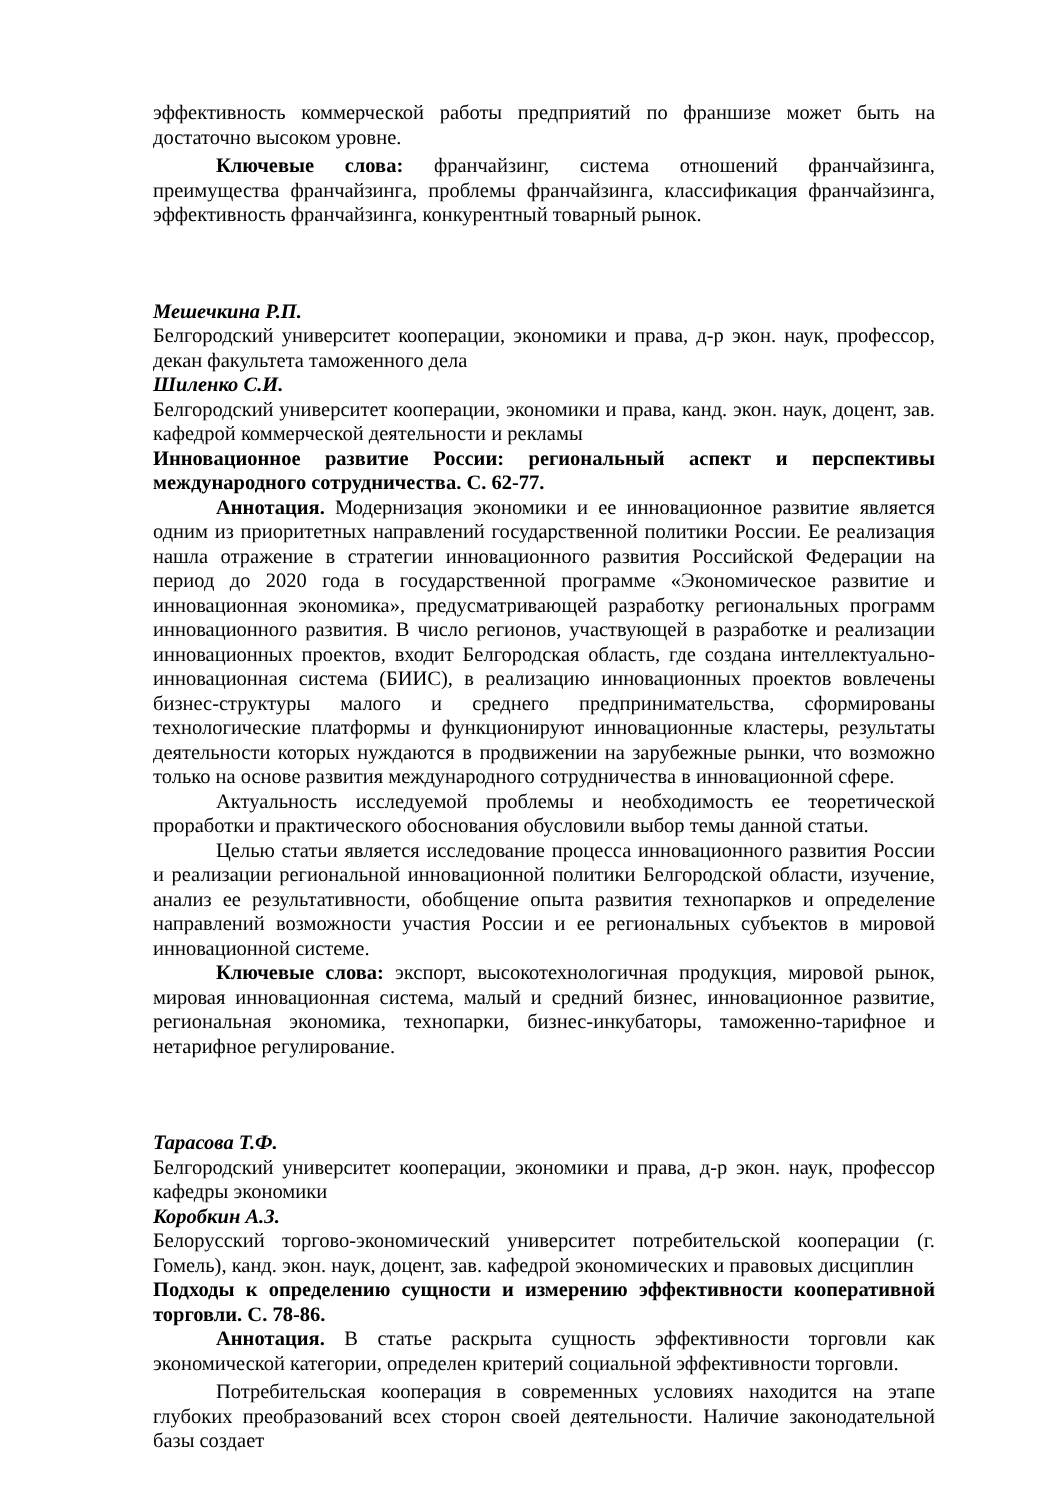эффективность коммерческой работы предприятий по франшизе может быть на достаточно высоком уровне.
Ключевые слова: франчайзинг, система отношений франчайзинга, преимущества франчайзинга, проблемы франчайзинга, классификация франчайзинга, эффективность франчайзинга, конкурентный товарный рынок.
Мешечкина Р.П.
Белгородский университет кооперации, экономики и права, д-р экон. наук, профессор, декан факультета таможенного дела
Шиленко С.И.
Белгородский университет кооперации, экономики и права, канд. экон. наук, доцент, зав. кафедрой коммерческой деятельности и рекламы
Инновационное развитие России: региональный аспект и перспективы международного сотрудничества. С. 62-77.
Аннотация. Модернизация экономики и ее инновационное развитие является одним из приоритетных направлений государственной политики России. Ее реализация нашла отражение в стратегии инновационного развития Российской Федерации на период до 2020 года в государственной программе «Экономическое развитие и инновационная экономика», предусматривающей разработку региональных программ инновационного развития. В число регионов, участвующей в разработке и реализации инновационных проектов, входит Белгородская область, где создана интеллектуально-инновационная система (БИИС), в реализацию инновационных проектов вовлечены бизнес-структуры малого и среднего предпринимательства, сформированы технологические платформы и функционируют инновационные кластеры, результаты деятельности которых нуждаются в продвижении на зарубежные рынки, что возможно только на основе развития международного сотрудничества в инновационной сфере.
Актуальность исследуемой проблемы и необходимость ее теоретической проработки и практического обоснования обусловили выбор темы данной статьи.
Целью статьи является исследование процесса инновационного развития России и реализации региональной инновационной политики Белгородской области, изучение, анализ ее результативности, обобщение опыта развития технопарков и определение направлений возможности участия России и ее региональных субъектов в мировой инновационной системе.
Ключевые слова: экспорт, высокотехнологичная продукция, мировой рынок, мировая инновационная система, малый и средний бизнес, инновационное развитие, региональная экономика, технопарки, бизнес-инкубаторы, таможенно-тарифное и нетарифное регулирование.
Тарасова Т.Ф.
Белгородский университет кооперации, экономики и права, д-р экон. наук, профессор кафедры экономики
Коробкин А.З.
Белорусский торгово-экономический университет потребительской кооперации (г. Гомель), канд. экон. наук, доцент, зав. кафедрой экономических и правовых дисциплин
Подходы к определению сущности и измерению эффективности кооперативной торговли. С. 78-86.
Аннотация. В статье раскрыта сущность эффективности торговли как экономической категории, определен критерий социальной эффективности торговли.
Потребительская кооперация в современных условиях находится на этапе глубоких преобразований всех сторон своей деятельности. Наличие законодательной базы создает